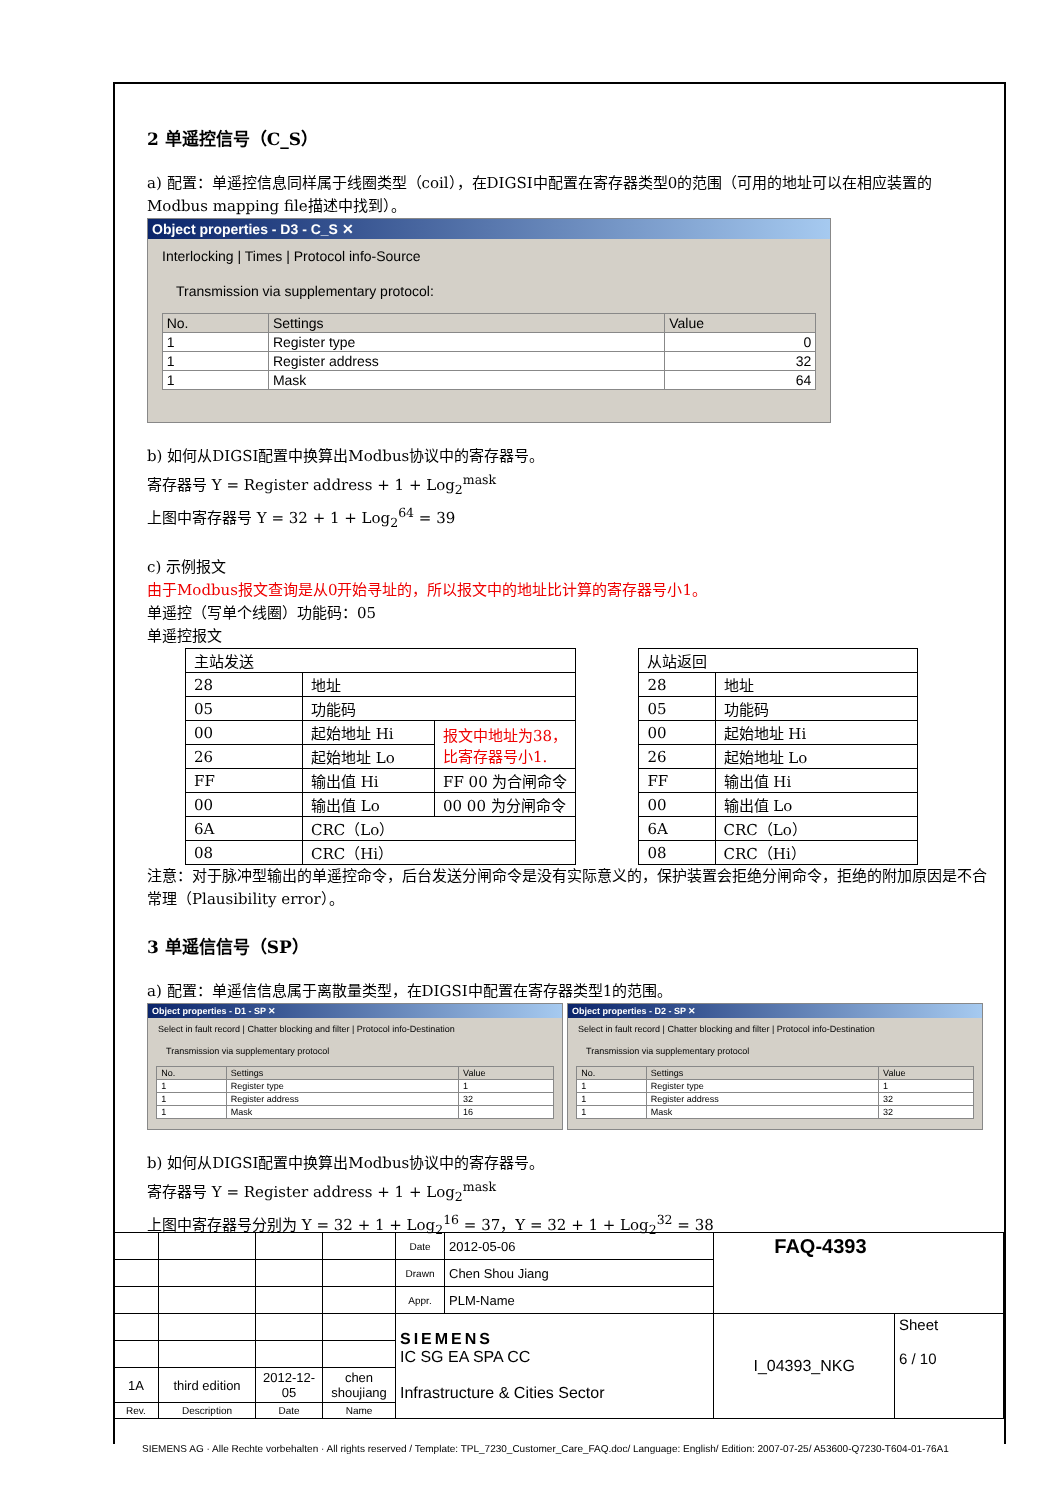2 单遥控信号（C_S）
a) 配置：单遥控信息同样属于线圈类型（coil），在DIGSI中配置在寄存器类型0的范围（可用的地址可以在相应装置的Modbus mapping file描述中找到）。
Object properties - D3 - C_S ✕
Interlocking | Times | Protocol info-Source
Transmission via supplementary protocol:
| No. | Settings | Value |
| --- | --- | --- |
| 1 | Register type | 0 |
| 1 | Register address | 32 |
| 1 | Mask | 64 |
b) 如何从DIGSI配置中换算出Modbus协议中的寄存器号。
寄存器号 Y = Register address + 1 + Log<sub>2</sub><sup>mask</sup>
上图中寄存器号 Y = 32 + 1 + Log<sub>2</sub><sup>64</sup> = 39
c) 示例报文
由于Modbus报文查询是从0开始寻址的，所以报文中的地址比计算的寄存器号小1。
单遥控（写单个线圈）功能码：05
单遥控报文
| 主站发送 | | |
| 28 | 地址 | |
| 05 | 功能码 | |
| 00 | 起始地址 Hi | 报文中地址为38， 比寄存器号小1. |
| 26 | 起始地址 Lo | |
| FF | 输出值 Hi | FF 00 为合闸命令 |
| 00 | 输出值 Lo | 00 00 为分闸命令 |
| 6A | CRC（Lo） | |
| 08 | CRC（Hi） | |
| 从站返回 | |
| 28 | 地址 |
| 05 | 功能码 |
| 00 | 起始地址 Hi |
| 26 | 起始地址 Lo |
| FF | 输出值 Hi |
| 00 | 输出值 Lo |
| 6A | CRC（Lo） |
| 08 | CRC（Hi） |
注意：对于脉冲型输出的单遥控命令，后台发送分闸命令是没有实际意义的，保护装置会拒绝分闸命令，拒绝的附加原因是不合常理（Plausibility error）。
3 单遥信信号（SP）
a) 配置：单遥信信息属于离散量类型，在DIGSI中配置在寄存器类型1的范围。
Object properties - D1 - SP ✕
Select in fault record | Chatter blocking and filter | Protocol info-Destination
Transmission via supplementary protocol
| No. | Settings | Value |
| --- | --- | --- |
| 1 | Register type | 1 |
| 1 | Register address | 32 |
| 1 | Mask | 16 |
Object properties - D2 - SP ✕
Select in fault record | Chatter blocking and filter | Protocol info-Destination
Transmission via supplementary protocol
| No. | Settings | Value |
| --- | --- | --- |
| 1 | Register type | 1 |
| 1 | Register address | 32 |
| 1 | Mask | 32 |
b) 如何从DIGSI配置中换算出Modbus协议中的寄存器号。
寄存器号 Y = Register address + 1 + Log<sub>2</sub><sup>mask</sup>
上图中寄存器号分别为 Y = 32 + 1 + Log<sub>2</sub><sup>16</sup> = 37，Y = 32 + 1 + Log<sub>2</sub><sup>32</sup> = 38
| | | | | Date | 2012-05-06 | FAQ-4393 | |
| | | | | Drawn | Chen Shou Jiang | | |
| | | | | Appr. | PLM-Name | | |
| | | | | SIEMENS IC SG EA SPA CC Infrastructure & Cities Sector | | I_04393_NKG | Sheet 6 / 10 |
| 1A | third edition | 2012-12-05 | chen shoujiang | | | | |
| Rev. | Description | Date | Name | | | | |
SIEMENS AG · Alle Rechte vorbehalten · All rights reserved / Template: TPL_7230_Customer_Care_FAQ.doc/ Language: English/ Edition: 2007-07-25/ A53600-Q7230-T604-01-76A1